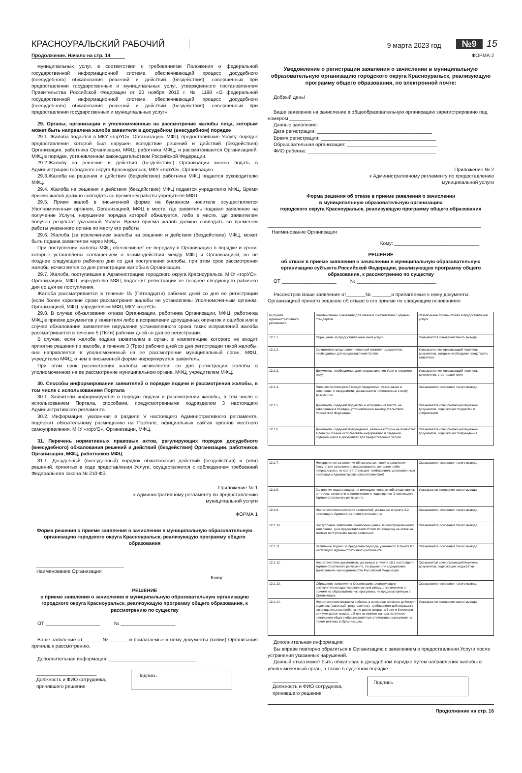КРАСНОУРАЛЬСКИЙ РАБОЧИЙ
9 марта 2023 год
№9
15
Продолжение. Начало на стр. 14
муниципальных услуг, в соответствии с требованиями Положения о федеральной государственной информационной системе, обеспечивающей процесс досудебного (внесудебного) обжалования решений и действий (бездействия), совершенных при предоставлении государственных и муниципальных услуг, утвержденного постановлением Правительства Российской Федерации от 20 ноября 2012 г. № 1198 «О федеральной государственной информационной системе, обеспечивающей процесс досудебного (внесудебного) обжалования решений и действий (бездействия), совершенных при предоставлении государственных и муниципальных услуг».
29. Органы, организации и уполномоченные на рассмотрение жалобы лица, которым может быть направлена жалоба заявителя в досудебном (внесудебном) порядке
29.1. Жалоба подается в МКУ «горУО», Организацию, МФЦ, предоставившие Услугу, порядок предоставления которой был нарушен вследствие решений и действий (бездействия) Организации, работника Организации, МФЦ, работника МФЦ, и рассматривается Организацией, МФЦ в порядке, установленном законодательством Российской Федерации.
29.2.Жалобу на решения и действия (бездействие) Организации можно подать в Администрацию городского округа Красноуральск, МКУ «горУО», Организацию.
29.3.Жалоба на решения и действия (бездействие) работника МФЦ подается руководителю МФЦ.
29.4. Жалоба на решения и действия (бездействие) МФЦ подается учредителю МФЦ. Время приема жалоб должно совпадать со временем работы учредителя МФЦ.
29.5. Прием жалоб в письменной форме на бумажном носителе осуществляется Уполномоченным органом, Организацией, МФЦ в месте, где заявитель подавал заявление на получение Услуги, нарушение порядка которой обжалуется, либо в месте, где заявителем получен результат указанной Услуги. Время приема жалоб должно совпадать со временем работы указанного органа по месту его работы.
29.6. Жалоба (за исключением жалобы на решения и действия (бездействие) МФЦ, может быть подана заявителем через МФЦ.
При поступлении жалобы МФЦ обеспечивает ее передачу в Организацию в порядке и сроки, которые установлены соглашением о взаимодействии между МФЦ и Организацией, но не позднее следующего рабочего дня со дня поступления жалобы, при этом срок рассмотрения жалобы исчисляется со дня регистрации жалобы в Организации.
29.7. Жалоба, поступившая в Администрацию городского округа Красноуральск, МКУ «горУО», Организацию, МФЦ, учредителю МФЦ подлежит регистрации не позднее следующего рабочего дня со дня ее поступления.
Жалоба рассматривается в течение 15 (Пятнадцати) рабочих дней со дня ее регистрации (если более короткие сроки рассмотрения жалобы не установлены Уполномоченным органом, Организацией, МФЦ, учредителем МФЦ МКУ «горУО».
29.8. В случае обжалования отказа Организации, работника Организации, МФЦ, работника МФЦ в приеме документов у заявителя либо в исправлении допущенных опечаток и ошибок или в случае обжалования заявителем нарушения установленного срока таких исправлений жалоба рассматривается в течение 5 (Пяти) рабочих дней со дня ее регистрации.
В случае, если жалоба подана заявителем в орган, в компетенцию которого не входит принятие решения по жалобе, в течение 3 (Трех) рабочих дней со дня регистрации такой жалобы, она направляется в уполномоченный на ее рассмотрение муниципальный орган, МФЦ, учредителю МФЦ, о чем в письменной форме информируется заявитель.
При этом срок рассмотрения жалобы исчисляется со дня регистрации жалобы в уполномоченном на ее рассмотрение муниципальном органе, МФЦ, учредителем МФЦ.
30. Способы информирования заявителей о порядке подачи и рассмотрения жалобы, в том числе с использованием Портала
30.1. Заявители информируются о порядке подачи и рассмотрении жалобы, в том числе с использованием Портала, способами, предусмотренными подразделом 3 настоящего Административного регламента.
30.2. Информация, указанная в разделе V настоящего Административного регламента, подлежит обязательному размещению на Портале, официальных сайтах органов местного самоуправления, МКУ «горУО», Организации, МФЦ.
31. Перечень нормативных правовых актов, регулирующих порядок досудебного (внесудебного) обжалования решений и действий (бездействия) Организации, работников Организации, МФЦ, работников МФЦ
31.1. Досудебный (внесудебный) порядок обжалования действий (бездействия) и (или) решений, принятых в ходе представления Услуги, осуществляется с соблюдением требований Федерального закона № 210-ФЗ.
Приложение № 1
к Административному регламенту по предоставлению
муниципальной услуги
ФОРМА 1
Форма решения о приеме заявления о зачислении в муниципальную образовательную организацию городского округа Красноуральск, реализующую программу общего образования
________________________________
Наименование Организации
Кому: ____________
РЕШЕНИЕ
о приеме заявления о зачислении в муниципальную образовательную организацию городского округа Красноуральск, реализующую программу общего образования, к рассмотрению по существу
ОТ ____________________ № ____________________
Ваше заявление от ______ № _______и прилагаемые к нему документы (копии) Организация приняла к рассмотрению.
Дополнительная информация: ________________________________
______________________
Должность и ФИО сотрудника,
принявшего решение
Подпись
ФОРМА 2
Уведомление о регистрации заявления о зачислении в муниципальную образовательную организацию городского округа Красноуральск, реализующую программу общего образования, по электронной почте:
Добрый день!
Ваше заявление на зачисление в общеобразовательную организацию зарегистрировано под номером ________
Данные заявления:
Дата регистрации: __________________________________________
Время регистрации: __________________________________________
Образовательная организация: _________________________________
ФИО ребенка: _______________________________________________
Приложение № 2
к Административному регламенту по предоставлению
муниципальной услуги
Форма решения об отказе в приеме заявления о зачислении
в муниципальную образовательную организацию
городского округа Красноуральск, реализующую программу общего образования
______________________________________________________________________________
Наименование Организации
Кому: _______________________________
РЕШЕНИЕ
об отказе в приеме заявления о зачислении в муниципальную образовательную организацию субъекта Российской Федерации, реализующую программу общего образования, к рассмотрению по существу
ОТ ____________________ № _____________________________
Рассмотрев Ваше заявление от_______№ _______и прилагаемые к нему документы, Организацией принято решение об отказе в его приеме по следующим основаниям:
| № пункта Административного регламента | Наименование основания для отказа в соответствии с единым стандартом | Разъяснение причин отказа в предоставлении услуги |
| 12.1.1. | Обращение за предоставлением иной услуги | Указываются основания такого вывода |
| 12.1.2. | Заявителем представлен неполный комплект документов, необходимых для предоставления Услуги | Указывается исчерпывающий перечень документов, которые необходимо представить заявителю |
| 12.1.3. | Документы, необходимые для предоставления Услуги, утратили силу | Указывается исчерпывающий перечень документов, утративших силу |
| 12.1.4. | Наличие противоречий между сведениями, указанными в заявлении, и сведениями, указанными в приложенных к нему документах | Оказываются основания такого вывода |
| 12.1.5. | Документы содержат подчистки и исправления текста, не заверенные в порядке, установленном законодательством Российской Федерации | Оказывается исчерпывающий перечень документов, содержащих подчистки и исправления |
| 12.1.6. | Документы содержат повреждения, наличие которых не позволяет в полном объеме использовать информацию и сведения, содержащиеся в документах для предоставления Услуги | Оказывается исчерпывающий перечень документов, содержащих повреждения |
| 12.1.7. | Некорректное заполнение обязательных полей в заявлении (отсутствие заполнения, недостоверное, неполное либо неправильное, не соответствующее требованиям, установленным настоящим Административным регламентом) | Оказываются основания такого вывода |
| 12.1.8. | Заявление подано лицом, не имеющим полномочий представлять интересы заявителя в соответствии с подразделом 2 настоящего Административного регламента | Указываются основания такого вывода |
| 12.1.9. | Несоответствие категории заявителей, указанных в пункте 2.2 настоящего Административного регламента | Оказываются основания такого вывода |
| 12.1.10. | Поступление заявления, аналогично ранее зарегистрированному заявлению, срок предоставления Услуги по которому не истек на момент поступления такого заявления | Оказываются основания такого вывода |
| 12.1.11. | Заявление подано за пределами периода, указанного в пункте 8.1 настоящего Административного регламента | Оказываются основания такого вывода |
| 12.1.12. | Несоответствие документов, указанных в пункте 10.1 настоящего Административного регламента, по форме или содержанию требованиям законодательства Российской Федерации | Оказывается исчерпывающий перечень документов, содержащих недостатки |
| 12.1.13. | Обращение заявителя в Организацию, реализующую исключительно адаптированную программу, с заявлением о приеме на образовательную программу, не предусмотренную в Организации; | Оказываются основания такого вывода |
| 12.1.14. | Несоответствие возраста ребенка, в интересах которого действует родитель (законный представитель), требованиям действующего законодательства (ребенок не достиг возраста 6 лет и 6 месяцев или уже достиг возраста 8 лет на момент начала получения начального общего образования) при отсутствии разрешения на прием ребенка в Организацию. | Указываются основания такого вывода |
Дополнительная информация:
Вы вправе повторно обратиться в Организацию с заявлением о предоставлении Услуги после устранения указанных нарушений.
Данный отказ может быть обжалован в досудебном порядке путем направления жалобы в уполномоченный орган, а также в судебном порядке.
________________________
Должность и ФИО сотрудника,
принявшего решение
Подпись
Продолжение на стр. 16